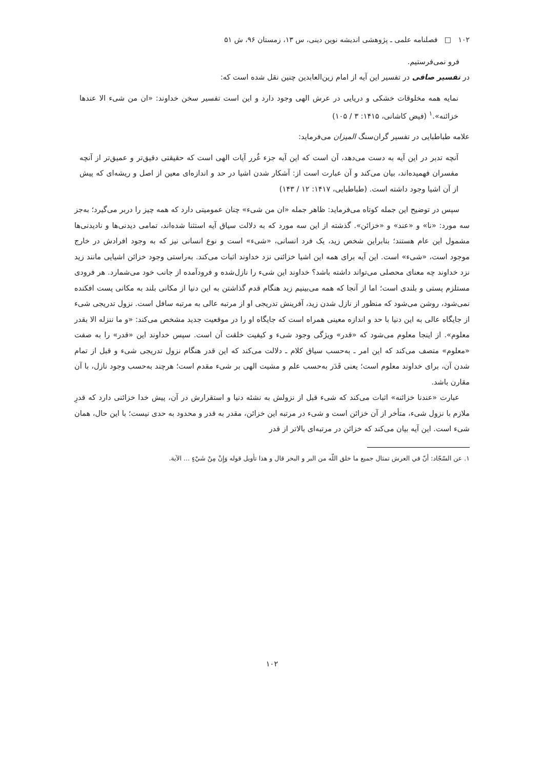۱۰۲ □ فصلنامه علمی ـ پژوهشی اندیشه نوین دینی، س ۱۳، زمستان ۹۶، ش ۵۱
فرو نمی‌فرستیم.
در تفسیر صافی در تفسیر این آیه از امام زین‌العابدین چنین نقل شده است که:
نمایه همه مخلوقات خشکی و دریایی در عرش الهی وجود دارد و این است تفسیر سخن خداوند: «ان من شیء الا عندها خزائنه».<sup>۱</sup> (فیض کاشانی، ۱۴۱۵: ۳ / ۱۰۵)
علامه طباطبایی در تفسیر گران‌سنگ المیزان می‌فرماید:
آنچه تدبر در این آیه به دست می‌دهد، آن است که این آیه جزء غُرر آیات الهی است که حقیقتی دقیق‌تر و عمیق‌تر از آنچه مفسران فهمیده‌اند، بیان می‌کند و آن عبارت است از: آشکار شدن اشیا در حد و اندازه‌ای معین از اصل و ریشه‌ای که پیش از آن اشیا وجود داشته است. (طباطبایی، ۱۴۱۷: ۱۲ / ۱۴۳)
سپس در توضیح این جمله کوتاه می‌فرماید: ظاهر جمله «ان من شیء» چنان عمومیتی دارد که همه چیز را دربر می‌گیرد؛ به‌جز سه مورد: «نا» و «عند» و «خزائن». گذشته از این سه مورد که به دلالت سیاق آیه استثنا شده‌اند، تمامی دیدنی‌ها و نادیدنی‌ها مشمول این عام هستند؛ بنابراین شخص زید، یک فرد انسانی، «شیء» است و نوع انسانی نیز که به وجود افرادش در خارج موجود است، «شیء» است. این آیه برای همه این اشیا خزائنی نزد خداوند اثبات می‌کند. به‌راستی وجود خزائن اشیایی مانند زید نزد خداوند چه معنای محصلی می‌تواند داشته باشد؟ خداوند این شیء را نازل‌شده و فرودآمده از جانب خود می‌شمارد. هر فرودی مستلزم پستی و بلندی است؛ اما از آنجا که همه می‌بینیم زید هنگام قدم گذاشتن به این دنیا از مکانی بلند به مکانی پست افکنده نمی‌شود، روشن می‌شود که منظور از نازل شدن زید، آفرینش تدریجی او از مرتبه عالی به مرتبه سافل است. نزول تدریجی شیء از جایگاه عالی به این دنیا با حد و اندازه معینی همراه است که جایگاه او را در موقعیت جدید مشخص می‌کند: «و ما ننزله الا بقدر معلوم». از اینجا معلوم می‌شود که «قدر» ویژگی وجود شیء و کیفیت خلقت آن است. سپس خداوند این «قدر» را به صفت «معلوم» متصف می‌کند که این امر ـ به‌حسب سیاق کلام ـ دلالت می‌کند که این قدر هنگام نزول تدریجی شیء و قبل از تمام شدن آن، برای خداوند معلوم است؛ یعنی قَدَر به‌حسب علم و مشیت الهی بر شیء مقدم است؛ هرچند به‌حسب وجود نازل، با آن مقارن باشد.
عبارت «عندنا خزائنه» اثبات می‌کند که شیء قبل از نزولش به نشئه دنیا و استقرارش در آن، پیش خدا خزائنی دارد که قدرِ ملازم با نزول شیء، متأخر از آن خزائن است و شیء در مرتبه این خزائن، مقدر به قدر و محدود به حدی نیست؛ با این حال، همان شیء است. این آیه بیان می‌کند که خزائن در مرتبه‌ای بالاتر از قدر
۱. عن السّجّاد: أنّ في العرش تمثال جميع ما خلق اللّه من البر و البحر قال و هذا تأويل قوله وَإِنْ مِنْ شَيْءٍ ... الآية.
۱۰۲